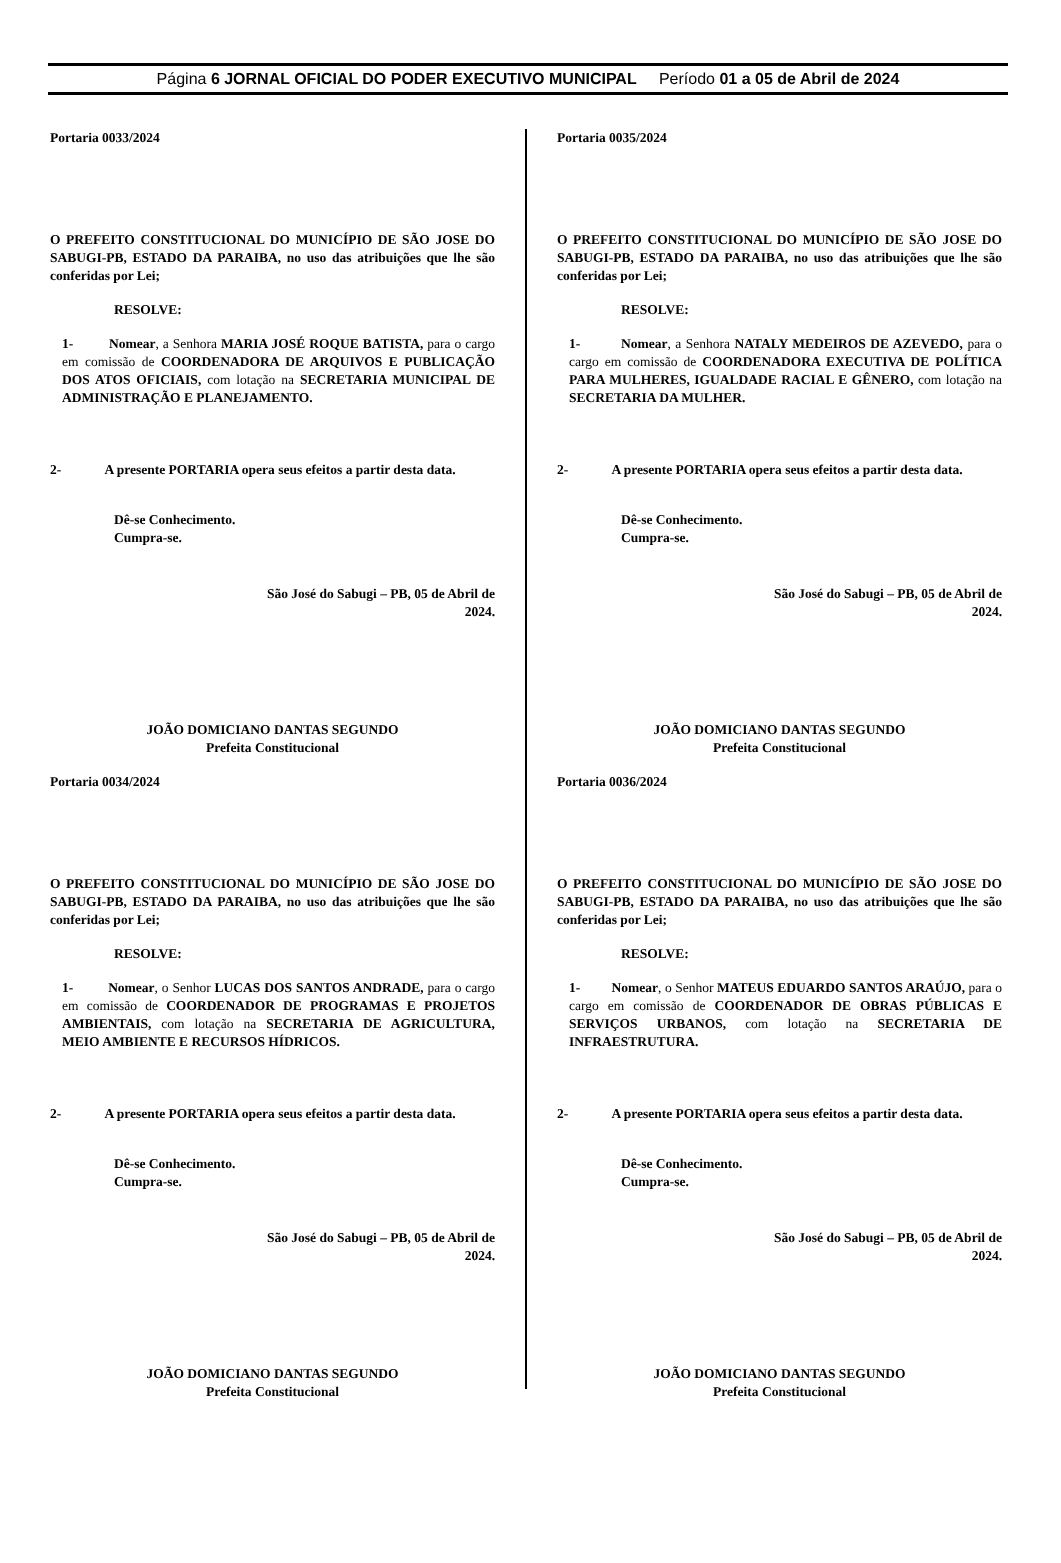Página 6 JORNAL OFICIAL DO PODER EXECUTIVO MUNICIPAL Período 01 a 05 de Abril de 2024
Portaria 0033/2024
O PREFEITO CONSTITUCIONAL DO MUNICÍPIO DE SÃO JOSE DO SABUGI-PB, ESTADO DA PARAIBA, no uso das atribuições que lhe são conferidas por Lei;
RESOLVE:
1- Nomear, a Senhora MARIA JOSÉ ROQUE BATISTA, para o cargo em comissão de COORDENADORA DE ARQUIVOS E PUBLICAÇÃO DOS ATOS OFICIAIS, com lotação na SECRETARIA MUNICIPAL DE ADMINISTRAÇÃO E PLANEJAMENTO.
2- A presente PORTARIA opera seus efeitos a partir desta data.
Dê-se Conhecimento.
Cumpra-se.
São José do Sabugi – PB, 05 de Abril de 2024.
JOÃO DOMICIANO DANTAS SEGUNDO
Prefeita Constitucional
Portaria 0034/2024
O PREFEITO CONSTITUCIONAL DO MUNICÍPIO DE SÃO JOSE DO SABUGI-PB, ESTADO DA PARAIBA, no uso das atribuições que lhe são conferidas por Lei;
RESOLVE:
1- Nomear, o Senhor LUCAS DOS SANTOS ANDRADE, para o cargo em comissão de COORDENADOR DE PROGRAMAS E PROJETOS AMBIENTAIS, com lotação na SECRETARIA DE AGRICULTURA, MEIO AMBIENTE E RECURSOS HÍDRICOS.
2- A presente PORTARIA opera seus efeitos a partir desta data.
Dê-se Conhecimento.
Cumpra-se.
São José do Sabugi – PB, 05 de Abril de 2024.
JOÃO DOMICIANO DANTAS SEGUNDO
Prefeita Constitucional
Portaria 0035/2024
O PREFEITO CONSTITUCIONAL DO MUNICÍPIO DE SÃO JOSE DO SABUGI-PB, ESTADO DA PARAIBA, no uso das atribuições que lhe são conferidas por Lei;
RESOLVE:
1- Nomear, a Senhora NATALY MEDEIROS DE AZEVEDO, para o cargo em comissão de COORDENADORA EXECUTIVA DE POLÍTICA PARA MULHERES, IGUALDADE RACIAL E GÊNERO, com lotação na SECRETARIA DA MULHER.
2- A presente PORTARIA opera seus efeitos a partir desta data.
Dê-se Conhecimento.
Cumpra-se.
São José do Sabugi – PB, 05 de Abril de 2024.
JOÃO DOMICIANO DANTAS SEGUNDO
Prefeita Constitucional
Portaria 0036/2024
O PREFEITO CONSTITUCIONAL DO MUNICÍPIO DE SÃO JOSE DO SABUGI-PB, ESTADO DA PARAIBA, no uso das atribuições que lhe são conferidas por Lei;
RESOLVE:
1- Nomear, o Senhor MATEUS EDUARDO SANTOS ARAÚJO, para o cargo em comissão de COORDENADOR DE OBRAS PÚBLICAS E SERVIÇOS URBANOS, com lotação na SECRETARIA DE INFRAESTRUTURA.
2- A presente PORTARIA opera seus efeitos a partir desta data.
Dê-se Conhecimento.
Cumpra-se.
São José do Sabugi – PB, 05 de Abril de 2024.
JOÃO DOMICIANO DANTAS SEGUNDO
Prefeita Constitucional